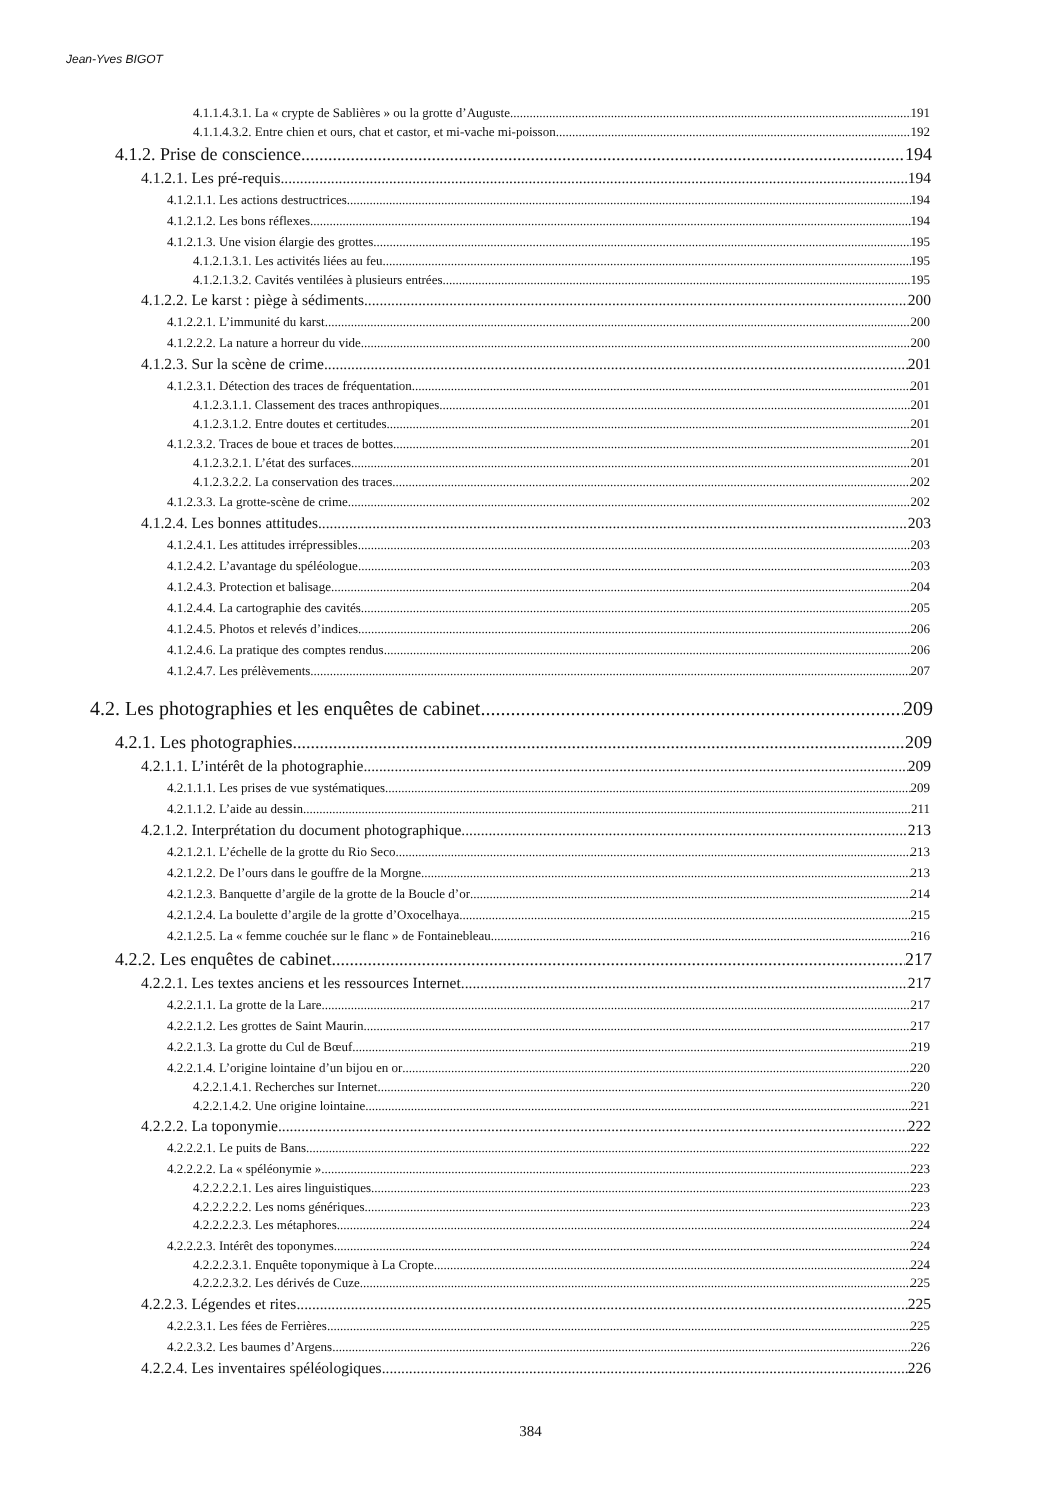Jean-Yves BIGOT
4.1.1.4.3.1. La « crypte de Sablières » ou la grotte d’Auguste 191
4.1.1.4.3.2. Entre chien et ours, chat et castor, et mi-vache mi-poisson 192
4.1.2. Prise de conscience 194
4.1.2.1. Les pré-requis 194
4.1.2.1.1. Les actions destructrices 194
4.1.2.1.2. Les bons réflexes 194
4.1.2.1.3. Une vision élargie des grottes 195
4.1.2.1.3.1. Les activités liées au feu 195
4.1.2.1.3.2. Cavités ventilées à plusieurs entrées 195
4.1.2.2. Le karst : piège à sédiments 200
4.1.2.2.1. L’immunité du karst 200
4.1.2.2.2. La nature a horreur du vide 200
4.1.2.3. Sur la scène de crime 201
4.1.2.3.1. Détection des traces de fréquentation 201
4.1.2.3.1.1. Classement des traces anthropiques 201
4.1.2.3.1.2. Entre doutes et certitudes 201
4.1.2.3.2. Traces de boue et traces de bottes 201
4.1.2.3.2.1. L’état des surfaces 201
4.1.2.3.2.2. La conservation des traces 202
4.1.2.3.3. La grotte-scène de crime 202
4.1.2.4. Les bonnes attitudes 203
4.1.2.4.1. Les attitudes irrépressibles 203
4.1.2.4.2. L’avantage du spéléologue 203
4.1.2.4.3. Protection et balisage 204
4.1.2.4.4. La cartographie des cavités 205
4.1.2.4.5. Photos et relevés d’indices 206
4.1.2.4.6. La pratique des comptes rendus 206
4.1.2.4.7. Les prélèvements 207
4.2. Les photographies et les enquêtes de cabinet 209
4.2.1. Les photographies 209
4.2.1.1. L’intérêt de la photographie 209
4.2.1.1.1. Les prises de vue systématiques 209
4.2.1.1.2. L’aide au dessin 211
4.2.1.2. Interprétation du document photographique 213
4.2.1.2.1. L’échelle de la grotte du Rio Seco 213
4.2.1.2.2. De l’ours dans le gouffre de la Morgne 213
4.2.1.2.3. Banquette d’argile de la grotte de la Boucle d’or 214
4.2.1.2.4. La boulette d’argile de la grotte d’Oxocelhaya 215
4.2.1.2.5. La « femme couchée sur le flanc » de Fontainebleau 216
4.2.2. Les enquêtes de cabinet 217
4.2.2.1. Les textes anciens et les ressources Internet 217
4.2.2.1.1. La grotte de la Lare 217
4.2.2.1.2. Les grottes de Saint Maurin 217
4.2.2.1.3. La grotte du Cul de Bœuf 219
4.2.2.1.4. L’origine lointaine d’un bijou en or 220
4.2.2.1.4.1. Recherches sur Internet 220
4.2.2.1.4.2. Une origine lointaine 221
4.2.2.2. La toponymie 222
4.2.2.2.1. Le puits de Bans 222
4.2.2.2.2. La « spéléonymie » 223
4.2.2.2.2.1. Les aires linguistiques 223
4.2.2.2.2.2. Les noms génériques 223
4.2.2.2.2.3. Les métaphores 224
4.2.2.2.3. Intérêt des toponymes 224
4.2.2.2.3.1. Enquête toponymique à La Cropte 224
4.2.2.2.3.2. Les dérivés de Cuze 225
4.2.2.3. Légendes et rites 225
4.2.2.3.1. Les fées de Ferrières 225
4.2.2.3.2. Les baumes d’Argens 226
4.2.2.4. Les inventaires spéléologiques 226
384